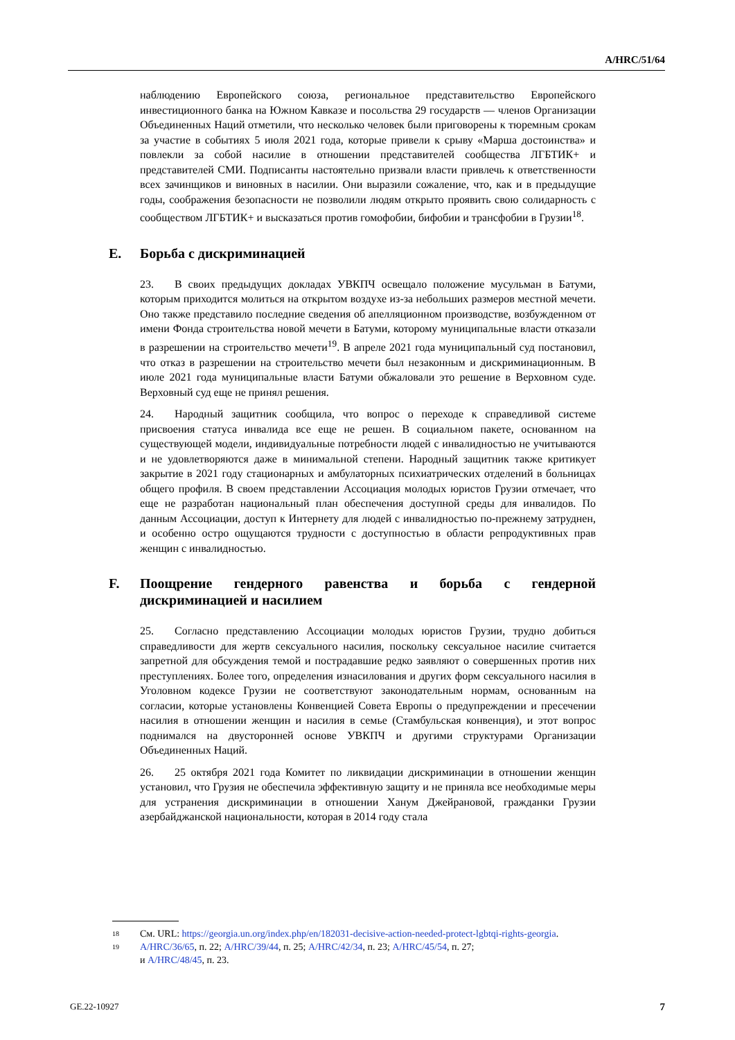A/HRC/51/64
наблюдению Европейского союза, региональное представительство Европейского инвестиционного банка на Южном Кавказе и посольства 29 государств — членов Организации Объединенных Наций отметили, что несколько человек были приговорены к тюремным срокам за участие в событиях 5 июля 2021 года, которые привели к срыву «Марша достоинства» и повлекли за собой насилие в отношении представителей сообщества ЛГБТИК+ и представителей СМИ. Подписанты настоятельно призвали власти привлечь к ответственности всех зачинщиков и виновных в насилии. Они выразили сожаление, что, как и в предыдущие годы, соображения безопасности не позволили людям открыто проявить свою солидарность с сообществом ЛГБТИК+ и высказаться против гомофобии, бифобии и трансфобии в Грузии<sup>18</sup>.
E. Борьба с дискриминацией
23. В своих предыдущих докладах УВКПЧ освещало положение мусульман в Батуми, которым приходится молиться на открытом воздухе из-за небольших размеров местной мечети. Оно также представило последние сведения об апелляционном производстве, возбужденном от имени Фонда строительства новой мечети в Батуми, которому муниципальные власти отказали в разрешении на строительство мечети<sup>19</sup>. В апреле 2021 года муниципальный суд постановил, что отказ в разрешении на строительство мечети был незаконным и дискриминационным. В июле 2021 года муниципальные власти Батуми обжаловали это решение в Верховном суде. Верховный суд еще не принял решения.
24. Народный защитник сообщила, что вопрос о переходе к справедливой системе присвоения статуса инвалида все еще не решен. В социальном пакете, основанном на существующей модели, индивидуальные потребности людей с инвалидностью не учитываются и не удовлетворяются даже в минимальной степени. Народный защитник также критикует закрытие в 2021 году стационарных и амбулаторных психиатрических отделений в больницах общего профиля. В своем представлении Ассоциация молодых юристов Грузии отмечает, что еще не разработан национальный план обеспечения доступной среды для инвалидов. По данным Ассоциации, доступ к Интернету для людей с инвалидностью по-прежнему затруднен, и особенно остро ощущаются трудности с доступностью в области репродуктивных прав женщин с инвалидностью.
F. Поощрение гендерного равенства и борьба с гендерной дискриминацией и насилием
25. Согласно представлению Ассоциации молодых юристов Грузии, трудно добиться справедливости для жертв сексуального насилия, поскольку сексуальное насилие считается запретной для обсуждения темой и пострадавшие редко заявляют о совершенных против них преступлениях. Более того, определения изнасилования и других форм сексуального насилия в Уголовном кодексе Грузии не соответствуют законодательным нормам, основанным на согласии, которые установлены Конвенцией Совета Европы о предупреждении и пресечении насилия в отношении женщин и насилия в семье (Стамбульская конвенция), и этот вопрос поднимался на двусторонней основе УВКПЧ и другими структурами Организации Объединенных Наций.
26. 25 октября 2021 года Комитет по ликвидации дискриминации в отношении женщин установил, что Грузия не обеспечила эффективную защиту и не приняла все необходимые меры для устранения дискриминации в отношении Ханум Джейрановой, гражданки Грузии азербайджанской национальности, которая в 2014 году стала
<sup>18</sup> См. URL: https://georgia.un.org/index.php/en/182031-decisive-action-needed-protect-lgbtqi-rights-georgia.
<sup>19</sup> A/HRC/36/65, п. 22; A/HRC/39/44, п. 25; A/HRC/42/34, п. 23; A/HRC/45/54, п. 27;
и A/HRC/48/45, п. 23.
GE.22-10927 7